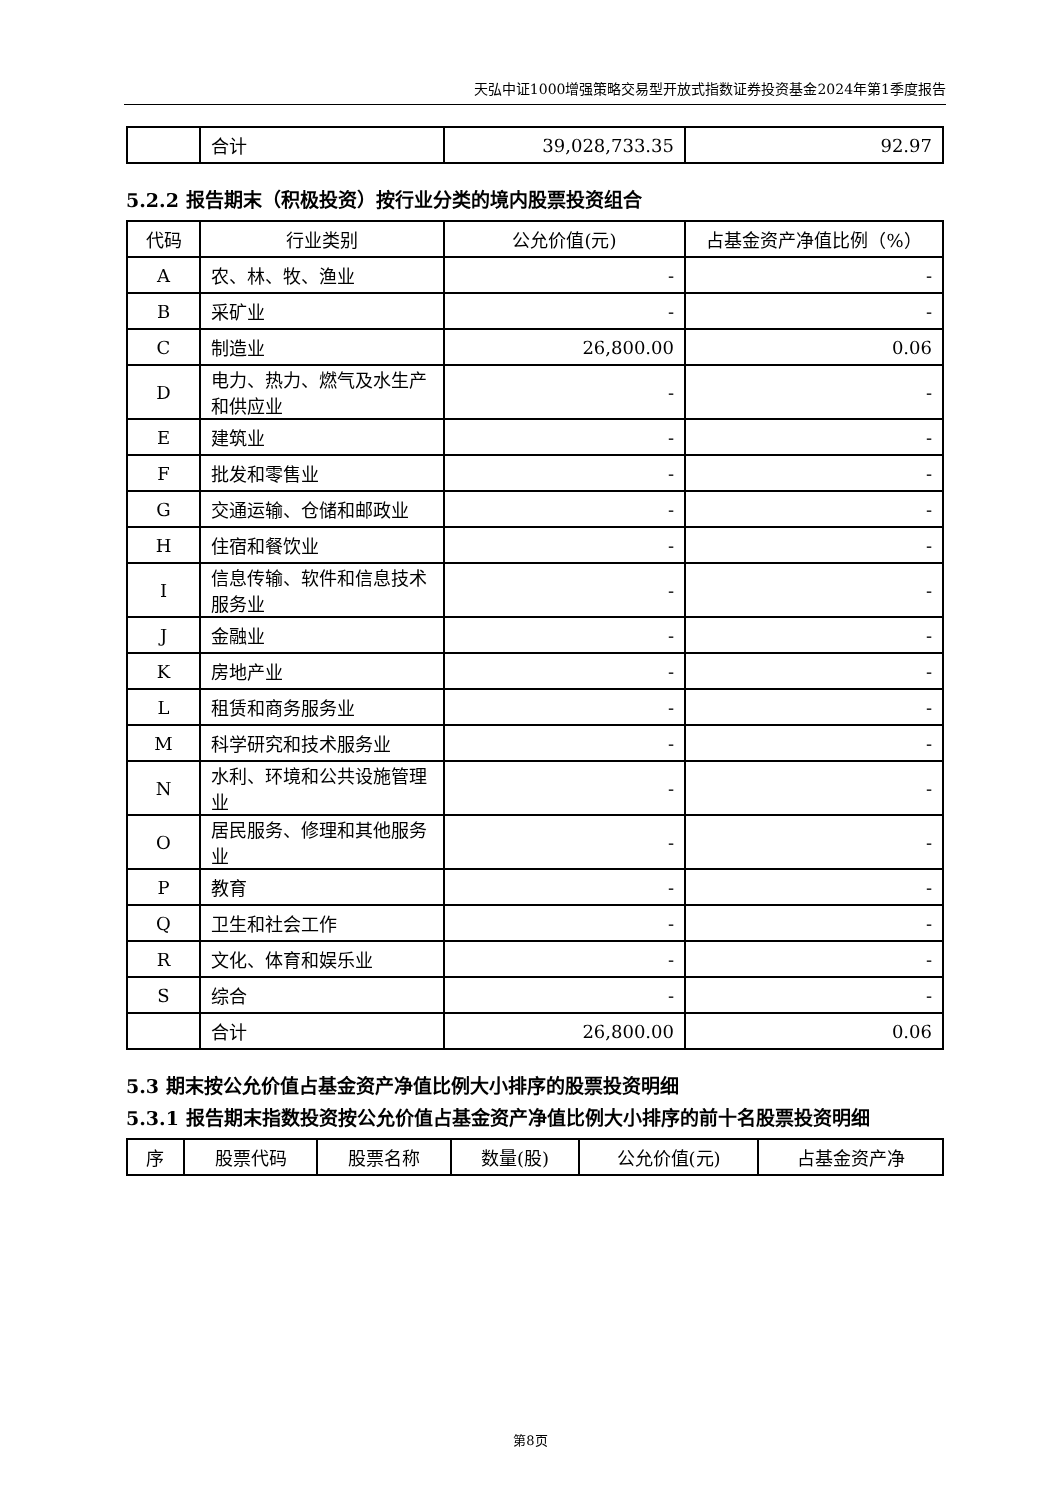天弘中证1000增强策略交易型开放式指数证券投资基金2024年第1季度报告
| | 合计 | 39,028,733.35 | 92.97 |
5.2.2 报告期末（积极投资）按行业分类的境内股票投资组合
| 代码 | 行业类别 | 公允价值(元) | 占基金资产净值比例（%） |
| --- | --- | --- | --- |
| A | 农、林、牧、渔业 | - | - |
| B | 采矿业 | - | - |
| C | 制造业 | 26,800.00 | 0.06 |
| D | 电力、热力、燃气及水生产和供应业 | - | - |
| E | 建筑业 | - | - |
| F | 批发和零售业 | - | - |
| G | 交通运输、仓储和邮政业 | - | - |
| H | 住宿和餐饮业 | - | - |
| I | 信息传输、软件和信息技术服务业 | - | - |
| J | 金融业 | - | - |
| K | 房地产业 | - | - |
| L | 租赁和商务服务业 | - | - |
| M | 科学研究和技术服务业 | - | - |
| N | 水利、环境和公共设施管理业 | - | - |
| O | 居民服务、修理和其他服务业 | - | - |
| P | 教育 | - | - |
| Q | 卫生和社会工作 | - | - |
| R | 文化、体育和娱乐业 | - | - |
| S | 综合 | - | - |
| | 合计 | 26,800.00 | 0.06 |
5.3 期末按公允价值占基金资产净值比例大小排序的股票投资明细
5.3.1 报告期末指数投资按公允价值占基金资产净值比例大小排序的前十名股票投资明细
| 序 | 股票代码 | 股票名称 | 数量(股) | 公允价值(元) | 占基金资产净 |
| --- | --- | --- | --- | --- | --- |
第8页